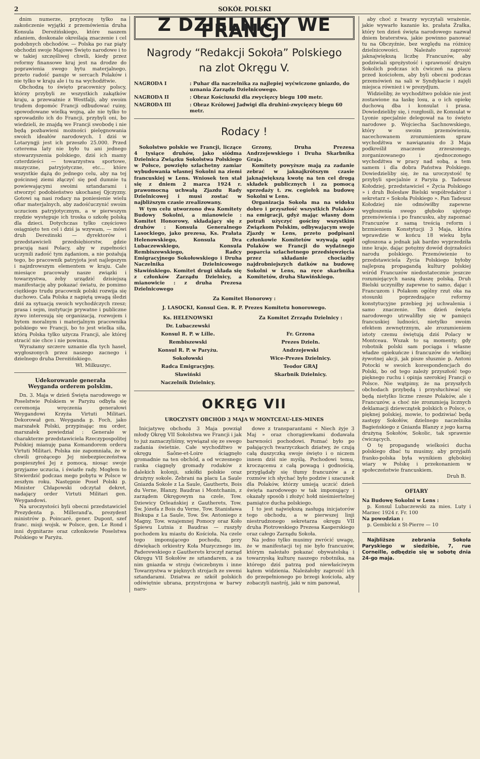2 SOKÓŁ POLSKI
dnim numerze, przytoczę tylko na zakończenie wyjątki z przemówienia druha Konsula Dereżińskiego, które naszem zdaniem, doskonale określają znaczenie i cel podobnych obchodów. — Polska po raz piąty obchodzi swoje Majowe Święto narodowe i to w takiej szczęśliwej chwili, kiedy przez reformy finansowe kraj jest na drodze do poprawienia swego bytu materjalnego, przeto radość panuje w sercach Polaków i nie tylko w kraju ale i tu na wychodźtwie.
Obchodzą to święto pracownicy polscy, którzy przybyli ze wszystkich zakątków kraju, a przeważnie z Westfalji, aby swoim trudem dopomóc Francji odbudować ruiny, spowodowane wielką wojną, ale nie tylko to sprowadziło ich do Francji, przybyli oni, bo wiedzieli, że znajdą we Francji swobodę i nie będą pozbawieni możności pielęgnowania swoich ideałów narodowych. I dziś w Lotaryngji jest ich przeszło 25.000. Przed czterema laty nie było tu ani jednego stowarzyszenia polskiego, dziś ich mamy czterdzieści — towarzystwa sportowe, muzyczne, patryjotyczne, etc... które wszystkie dążą do jednego celu, aby na tej gościnnej ziemi złączyć się pod dumnie tu powiewającymi swoimi sztandarami i stworzyć podobieństwo ukochanej Ojczyzny. Gotowi są nasi rodacy na poniesienie wielu ofiar materjalnych, aby zadośćuczynić swoim uczuciom patryjotycznym, a w pierwszym rzędzie występuje ich troska o szkołę polską dla dzieci. Dotychczas tylko częściowo osiągnięto ten cel i dziś ja wzywam, — mówi druh Dereżinski — dyrektorów i przedstawicieli przedsiębiorstw, gdzie pracują nasi Polacy, aby w zupełności uczynili zadość tym żądaniom, a nie pożałują tego, bo pracownik patryjota jest najlepszym i najzdrowszym elementem w kraju. Całe miesiące pracowały nasze związki i towarzystwa, żeby urządzić dzisiejszą manifestację aby pokazać światu, że pomimo ciężkiego trudu pracownik polski rozwija się duchowo. Cała Polska z napiętą uwagą śledzi dziś za sytuacją swoich wychodźczych rzesz; prasa i sejm, instytucje prywatne i publiczne żywo interesują się organizacją, rozwojem i bytem moralnym i materjalnym pracownika polskiego we Francji, bo to jest wielka siła, którą Polska tylko użycza Francji, ale której stracić nie chce i nie powinna.
Wyrażamy szczere uznanie dla tych haseł, wygłoszonych przez naszego zacnego i dzielnego druha Dereżińskiego.
Wł. Milkuszyc.
Udekorowanie generała
Weyganda orderem polskim.
Dn. 3. Maja w dzień Święta narodowego w Poselstwie Polskiem w Paryżu odbyła się ceremonja wręczenia generałowi Weygandowi Krzyża Virtuti Militari. Dekorował gen. Weyganda p. Foch, jako marszałek Polski, przypinając mu order, marszałek powiedział : Generale w charakterze przedstawiciela Rzeczypospolitej Polskiej mianuję pana Komandorem orderu Virtuti Militari. Polska nie zapomniała, że w chwili grożącego Jej niebezpieczeństwa pospieszyłeś Jej z pomocą, niosąc swoje przyjazne uczucia, i światłe rady. Mogłem to Stwierdzić podczas mego pobytu w Polsce w zeszłym roku. Następnie Poseł Polski p. Minister Chłapowski odczytał dekret, nadający order Virtuti Militari gen. Weygandowi.
Na uroczystości byli obecni przedstawiciel Prezydenta p. Millerand'a, prezydent ministrów p. Poincaré, gener. Dupont, szef franc. misji wojsk. w Polsce, gen. Le Rond i inni dygnitarze oraz członkowie Poselstwa Polskiego w Paryżu.
Z DZIELNICY WE FRANCJI
Nagrody “Redakcji Sokoła” Polskiego
na zlot Okręgu V.
NAGRODA I: Puhar dla naczelnika za najlepiej wyćwiczone gniazdo, do uznania Zarządu Dzielnicowego.
NAGRODA II: Obraz Kościuszki dla zwycięzcy biegu 100 metr.
NAGRODA III: Obraz Królowej Jadwigi dla druhini-zwycięzcy biegu 60 metr.
Rodacy !
Sokolstwo polskie we Francji, liczące 4 tysiące druhów, jako siódma Dzielnica Związku Sokolstwa Polskiego w Polsce, powzięło szlachetny zamiar wybudowania własnej Sokolni na ziemi francuskiej w Lens. Wniosek ten stał się z dniem 2 marca 1924 r. prawomocną uchwałą Zjazdu Rady Dzielnicowej i musi zostać w najbliższym czasie zrealizowany.
W tym celu utworzono dwa Komitety Budowy Sokolni, a mianowicie : Komitet Honorowy, składający się z druhów : Konsula Generalnego Lasockiego, jako prezesa, Ks. Prałata Helenowskiego, Konsula Dra Lubaczewskiego, Konsula Rembiszewskiego, Radcy Emigracyjnego Sokołowskiego i Druha Naczelnika Dzielnicowego Sławińskiego. Komitet drugi składa się z członków Zarządu Dzielnicy, a mianowicie : z druha Prezesa Dzielnicowego
Grzony, Druha Prezesa Andrzejewskiego i Druha Skarbnika Graja.
Komitety powyższe mają za zadanie zebrać w jaknajkrótszym czasie jaknajwiększą kwotę na ten cel drogą składek publicznych i za pomocą sprzedaży t. zw. cegiełek na budowę Sokolni w Lens.
Organizacja Sokoła ma na widoku dobro i przyszłość wszystkich Polaków na emigracji, gdyż mając własny dom potrafi użyczyć gościny wszystkim Związkom Polskim, odbywającym swoje Zjazdy w Lens, przeto podpisani członkowie Komitetów wzywają ogół Polaków we Francji do wydatnego poparcia szlachetnego przedsięwzięcia przez składanie chociażby najdrobniejszych datków na budowę Sokolni w Lens, na ręce skarbnika Komitetów, druha Sławińskiego.
Za Komitet Honorowy :
J. LASOCKI, Konsul Gen. R. P. Prezes Komitetu honorowego.
Ks. HELENOWSKI
Dr. Lubaczewski
Konsul R. P. w Lille.
Rembiszewski
Konsul R. P. w Paryżu.
Sokołowski
Radca Emigracyjny.
Sławiński
Naczelnik Dzielnicy.
Za Komitet Zrrządu Dzielnicy :
Fr. Grzona
Prezes Dzieln.
Andrzejewski
Wice-Prezes Dzielnicy.
Teodor GRAJ
Skarbnik Dzielnicy.
OKRĘG VII
UROCZYSTY OBCHÓD 3 MAJA W MONTCEAU-LES-MINES
Inicjatywę obchodu 3 Maja powziął młody Okręg VII Sokolstwa we Francji i jak to już zaznaczyliśmy, wywiązał się ze swego zadania świetnie. Całe wychodźtwo w okręgu Saône-et-Loire ściągnęło gromadnie na ten obchód, a od wczesnego ranka ciągnęły gromady rodaków z dalekich kolonji, szkółki polskie oraz drużyny sokole. Zebrani na placu La Saule Gniazda Sokole z La Saule, Gautherts, Bois du Verne, Blanzy, Baudras i Montchanin, z zarządem Okręgowym na czele, Tow. Dziewicy Orleańskiej z Gautherets, Tow. Św. Józefa z Bois du Verne, Tow. Stanisława Biskupa z La Saule, Tow. Św. Antoniego z Magny, Tow. wzajemnej Pomocy oraz Koło Śpiewu Lutnia z Baudras — ruszyły pochodem ku miastu do Kościoła. Na czele tego imponującego pochodu, przy dźwiękach orkiestry Koła Muzycznego im. Paderewskiego z Gautherets kroczył zarząd Okręgu VII Sokołów ze sztandarem, a za nim gniazda w stroju ćwiczebnym i inne Towarzystwa w pięknych strojach ze swemi sztandarami. Dziatwa ze szkół polskich odświętnie ubrana, przystrojona w barwy naro-
dowe z transparantami « Niech żyje 3 Maj » oraz chorągiewkami dodawała barwności pochodowi. Poznać było po pałających twarzyczkach dziatwy, że czują całą duszyczką swoje święto i o niczem innem dziś nie myślą. Pochodowi temu, kroczącemu z całą powagą i godnością, przyglądały się tłumy francuzów a z rozmów ich słychać było podziw i szacunek dla Polaków, którzy umieją uczcić dzień święta narodowego w tak imponujący i okazały sposób i złożyć hołd nieśmiertelnej pamiątce ducha polskiego.
I to jest największą zasługą inicjatorów tego obchodu, a w pierwszej linji niestrudzonego sekretarza okręgu VII druha Piotrowskiego Prezesa Kasperskiego oraz całego Zarządu Sokoła.
Na jedno tylko musimy zwrócić uwagę, że w manifestacji tej nie było francuzów, którym należało pokazać obywatelską i towarzyską kulturę naszego robotnika, na którego dziś patrzą pod niewłaściwym kątem widzienia. Należałoby zaprosić ich do przepełnionego po brzegi kościoła, aby zobaczyli nastrój, jaki w nim panował,
aby choć z twarzy wyczytali wrażenie, jakie wywarło kazanie ks. prałata Żrałka, który ten dzień święta narodowego nazwał dniem braterstwa, jakie powinno panować tu na Obczyźnie, bez względu na różnicę dzielnicowości. Należało zaprosić jaknajwiększą liczbę Francuzów, aby podziwiali sprężystość i sprawność drużyn Sokolich podczas ich ćwiczeń na placu przed kościołem, aby byli obecni podczas przemówień na sali w Syndykacie i zajęli miejsca również i w prezydjum.
Widzieliby, że wychodźtwo polskie nie jest zostawione na łaskę losu, a o ich opiekę duchową dba i konsulat i prasa. Dowiedzieliby się, i rozgłosili, że Konsulat w Lyonie specjalnie delegował na to święto narodowe p. Wojciecha Sachnowskiego, który w swoim przemówieniu, nacechowanem zrozumieniem spraw wychodźtwa w nawiązaniu do 3 Maja podkreślił znaczenie zrzeszonego, zorganizowanego i zjednoczonego wychodźtwa w pracy nad sobą, a tem samem i dla dobra Państwa Polskiego. Dowiedzieliby się, że na uroczystość tę przybyli specjalnie z Paryża p. Tadeusz Kołodziej, przedstawiciel « Życia Polskiego » i druh Bolesław Bielski współredaktor i sekretarz « Sokoła Polskiego ». Pan Tadeusz Kołodziej nie odmówiłby zapewne wygłoszenia swego głęboko ujętego przemówienia i po francusku, aby zapoznać Francuzów z samą treścią reform i brzmieniem Konstytucji 3 Maja, która wprawdzie w końcu 18 wieku była ogłoszona a jednak jak bardzo wyprzedziła inne kraje, dając potężny dowód dojrzałości narodu polskiego. Przemówienie to przedstawiciela Życia Polskiego byłoby najlepszą propagandą kultury polskiej wśród Francuzów niedostatecznie jeszcze rozumiejących naszą duszę polską. Druh Bielski uczyniłby zapewne to samo, dając i Francuzom i Polakom ogólny rzut oka na stosunki poprzedzające reformy konstytucyjne przebieg jej uchwalenia i samo znaczenie. Ten dzień święta narodowego utrwaliłby się w pamięci francuskiej ludności, nietylko swoim efektem zewnętrznym, ale zrozumieniem istoty czemu świętują dziś Polacy w Montceau. Wszak to są momenty, gdy robotnik polski sam pociąga i własne władze opiekuńcze i francuzów do wielkiej żywotnej akcji, jak pisze słusznie p. Antoni Potocki w swoich korespondencjach do Polski, bo od tego zależy przyszłość tego pięknego ruchu i opinja szerokiej Francji o Polsce. Nie wątpimy, że na przyszłych obchodach przybędą i przysłuchiwać się będą nietylko liczne rzesze Polaków, ale i Francuzów, a choć nie zrozumieją licznych deklamacji dziewczątek polskich o Polsce, o pięknej polskiej, mowie, to podziwiać będą zastępy Sokołów, dzielnego naczelnika Bagieńskiego z Gniazda Blanzy z jego karną drużyną Sokołów, Sokolic, tak sprawnie ćwiczących.
O tę propagandę wielkości ducha polskiego dbać tu musimy, aby przyjaźń franko-polska była wynikiem głębokiej wiary w Polskę i przekonaniem w społeczeństwie francuskiem.
Druh B.
OFIARY
Na Budowę Sokolni w Lens :
p. Konsul Lubaczewski za mies. Luty i Marzec 1924 r. Fr. 100
Na powodzian :
p. Gembicki z St-Pierre — 10
Najbliższe zebrania Sokoła Paryskiego w siedzibie, 7, rue Corneille, odbędzie się w sobotę dnia 24-go maja.